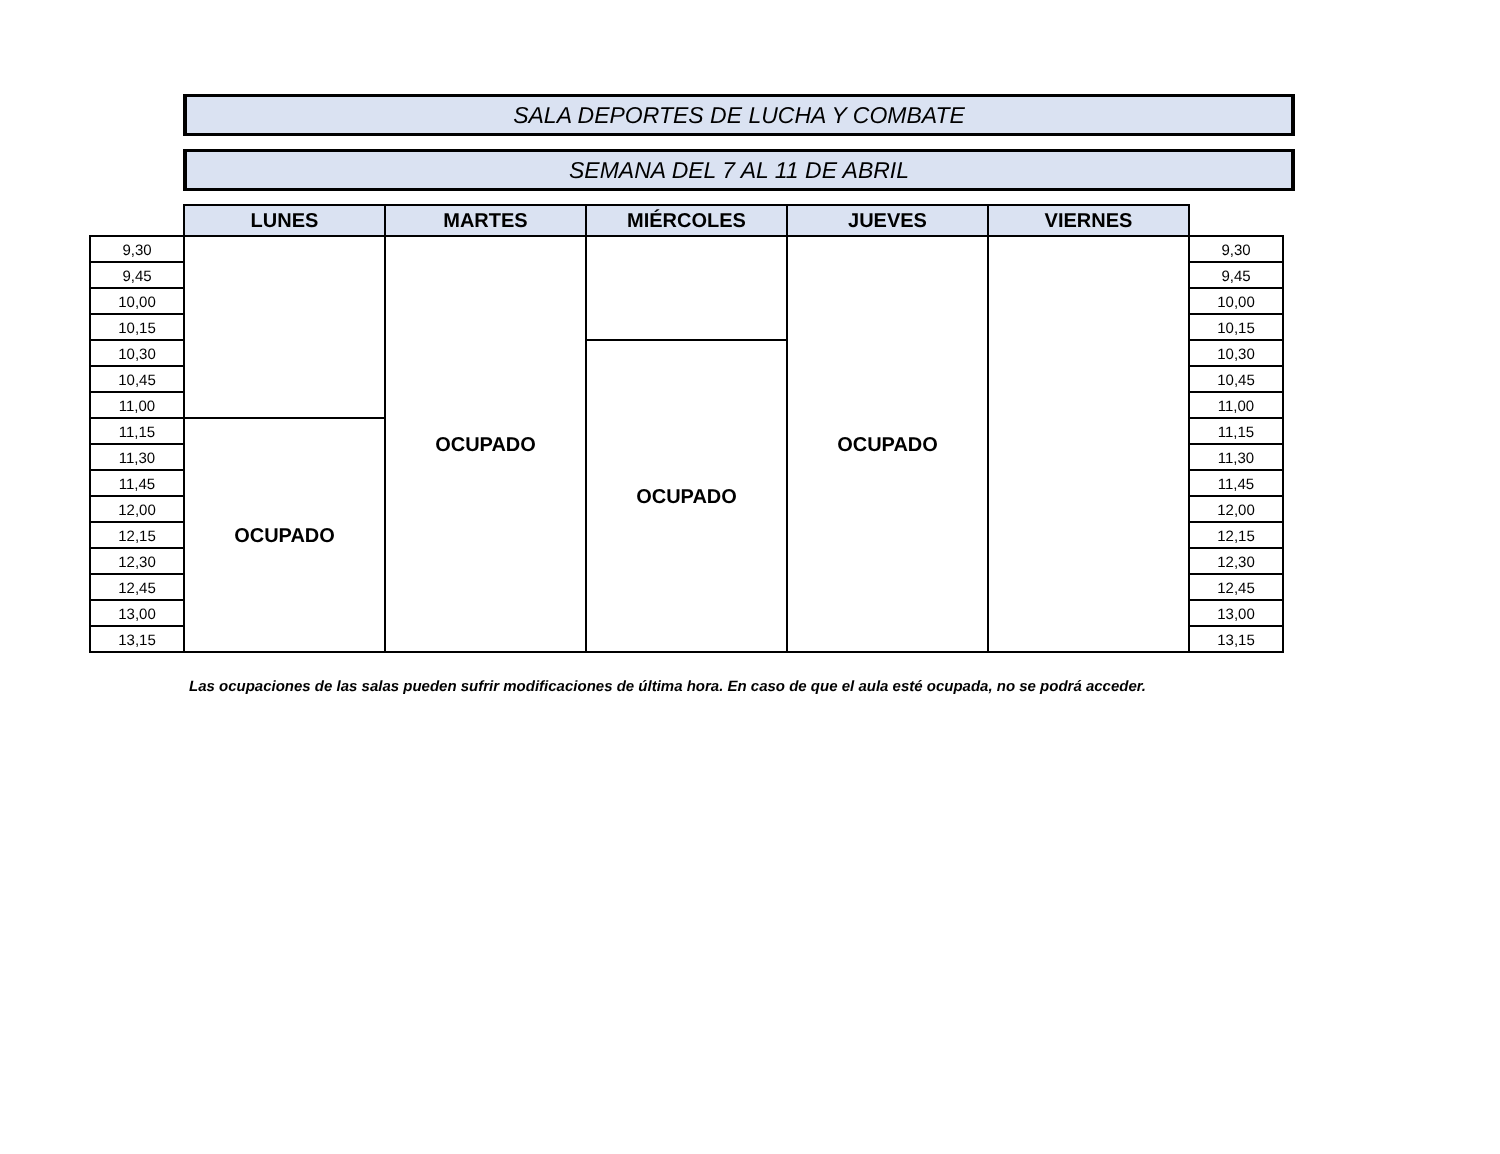SALA DEPORTES DE LUCHA Y COMBATE
SEMANA DEL 7 AL 11 DE ABRIL
| | LUNES | MARTES | MIÉRCOLES | JUEVES | VIERNES | |
| 9,30 | | OCUPADO | | OCUPADO | | 9,30 |
| 9,45 | | | | | | 9,45 |
| 10,00 | | | | | | 10,00 |
| 10,15 | | | | | | 10,15 |
| 10,30 | | | OCUPADO | | | 10,30 |
| 10,45 | | | | | | 10,45 |
| 11,00 | | | | | | 11,00 |
| 11,15 | OCUPADO | | | | | 11,15 |
| 11,30 | | | | | | 11,30 |
| 11,45 | | | | | | 11,45 |
| 12,00 | | | | | | 12,00 |
| 12,15 | | | | | | 12,15 |
| 12,30 | | | | | | 12,30 |
| 12,45 | | | | | | 12,45 |
| 13,00 | | | | | | 13,00 |
| 13,15 | | | | | | 13,15 |
Las ocupaciones de las salas pueden sufrir modificaciones de última hora. En caso de que el aula esté ocupada, no se podrá acceder.